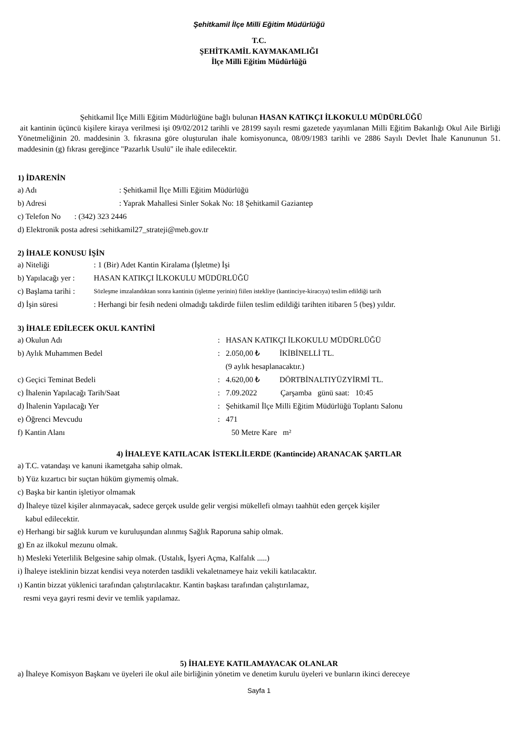Şehitkamil İlçe Milli Eğitim Müdürlüğü
T.C.
ŞEHİTKAMİL KAYMAKAMLIĞI
İlçe Milli Eğitim Müdürlüğü
Şehitkamil İlçe Milli Eğitim Müdürlüğüne bağlı bulunan HASAN KATIKÇI İLKOKULU MÜDÜRLÜĞÜ
ait kantinin üçüncü kişilere kiraya verilmesi işi 09/02/2012 tarihli ve 28199 sayılı resmi gazetede yayımlanan Milli Eğitim Bakanlığı Okul Aile Birliği Yönetmeliğinin 20. maddesinin 3. fıkrasına göre oluşturulan ihale komisyonunca, 08/09/1983 tarihli ve 2886 Sayılı Devlet İhale Kanununun 51. maddesinin (g) fıkrası gereğince "Pazarlık Usulü" ile ihale edilecektir.
1) İDARENİN
a) Adı: Şehitkamil İlçe Milli Eğitim Müdürlüğü
b) Adresi: Yaprak Mahallesi Sinler Sokak No: 18 Şehitkamil Gaziantep
c) Telefon No : (342) 323 2446
d) Elektronik posta adresi :sehitkamil27_strateji@meb.gov.tr
2) İHALE KONUSU İŞİN
a) Niteliği: 1 (Bir) Adet Kantin Kiralama (İşletme) İşi
b) Yapılacağı yer : HASAN KATIKÇI İLKOKULU MÜDÜRLÜĞÜ
c) Başlama tarihi : Sözleşme imzalandıktan sonra kantinin (işletme yerinin) fiilen istekliye (kantinciye-kiracıya) teslim edildiği tarih
d) İşin süresi: Herhangi bir fesih nedeni olmadığı takdirde fiilen teslim edildiği tarihten itibaren 5 (beş) yıldır.
3) İHALE EDİLECEK OKUL KANTİNİ
a) Okulun Adı: HASAN KATIKÇI İLKOKULU MÜDÜRLÜĞÜ
b) Aylık Muhammen Bedel: 2.050,00 ₺ İKİBİNELLİ TL.
(9 aylık hesaplanacaktır.)
c) Geçici Teminat Bedeli: 4.620,00 ₺ DÖRTBİNALTIYÜZYİRMİ TL.
c) İhalenin Yapılacağı Tarih/Saat: 7.09.2022 Çarşamba günü saat: 10:45
d) İhalenin Yapılacağı Yer: Şehitkamil İlçe Milli Eğitim Müdürlüğü Toplantı Salonu
e) Öğrenci Mevcudu: 471
f) Kantin Alanı 50 Metre Kare m²
4) İHALEYE KATILACAK İSTEKLİLERDE (Kantincide) ARANACAK ŞARTLAR
a) T.C. vatandaşı ve kanuni ikametgaha sahip olmak.
b) Yüz kızartıcı bir suçtan hüküm giymemiş olmak.
c) Başka bir kantin işletiyor olmamak
d) İhaleye tüzel kişiler alınmayacak, sadece gerçek usulde gelir vergisi mükellefi olmayı taahhüt eden gerçek kişiler
kabul edilecektir.
e) Herhangi bir sağlık kurum ve kuruluşundan alınmış Sağlık Raporuna sahip olmak.
g) En az ilkokul mezunu olmak.
h) Mesleki Yeterlilik Belgesine sahip olmak. (Ustalık, İşyeri Açma, Kalfalık .....)
i) İhaleye isteklinin bizzat kendisi veya noterden tasdikli vekaletnameye haiz vekili katılacaktır.
ı) Kantin bizzat yüklenici tarafından çalıştırılacaktır. Kantin başkası tarafından çalıştırılamaz,
resmi veya gayri resmi devir ve temlik yapılamaz.
5) İHALEYE KATILAMAYACAK OLANLAR
a) İhaleye Komisyon Başkanı ve üyeleri ile okul aile birliğinin yönetim ve denetim kurulu üyeleri ve bunların ikinci dereceye
Sayfa 1